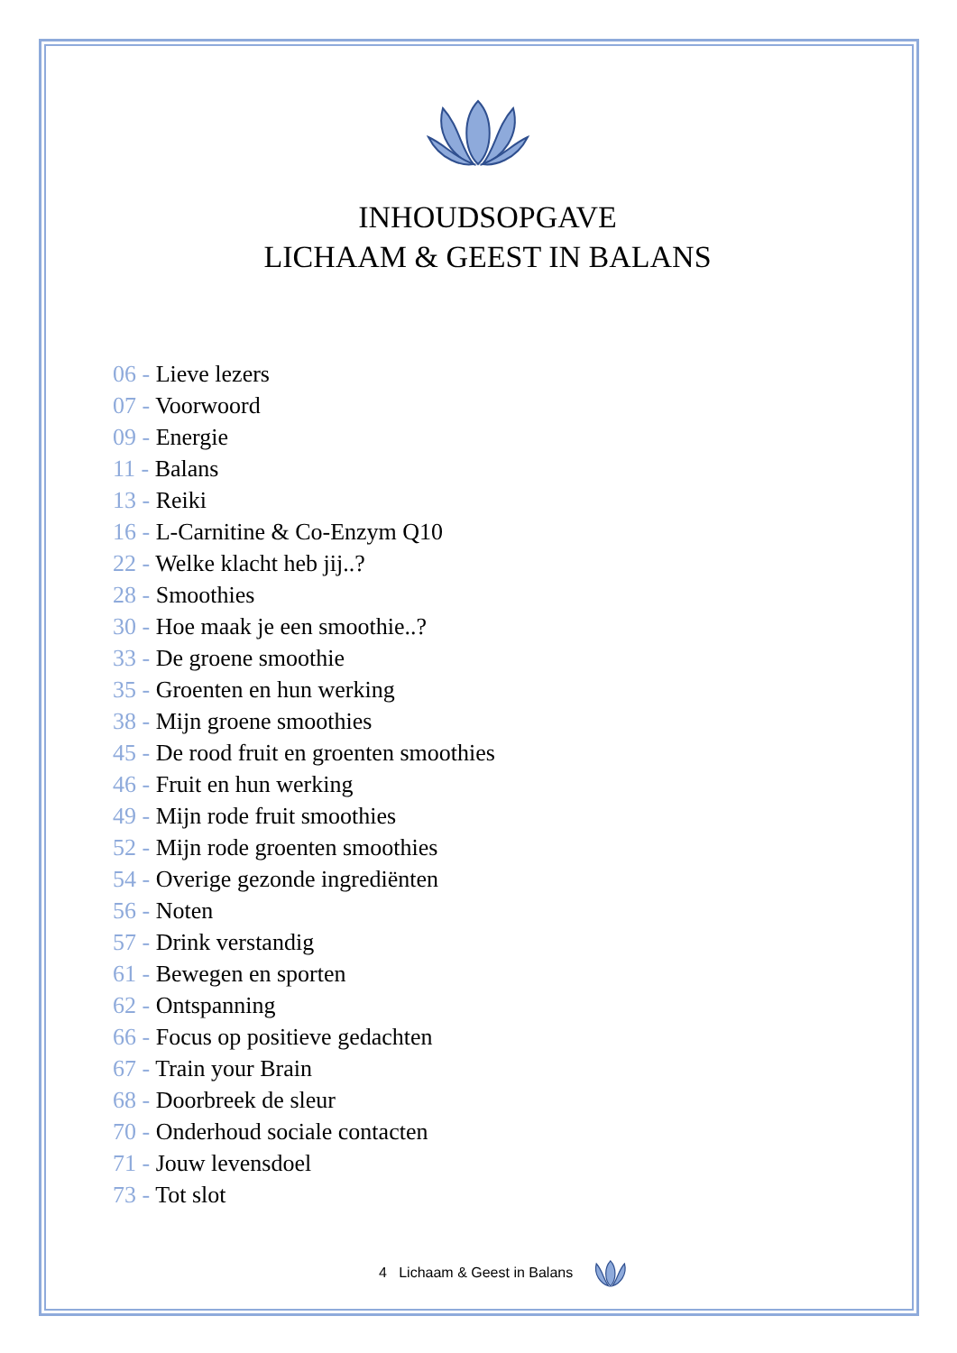INHOUDSOPGAVE
LICHAAM & GEEST IN BALANS
06 - Lieve lezers
07 - Voorwoord
09 - Energie
11 - Balans
13 - Reiki
16 - L-Carnitine & Co-Enzym Q10
22 - Welke klacht heb jij..?
28 - Smoothies
30 - Hoe maak je een smoothie..?
33 - De groene smoothie
35 - Groenten en hun werking
38 - Mijn groene smoothies
45 - De rood fruit en groenten smoothies
46 - Fruit en hun werking
49 - Mijn rode fruit smoothies
52 - Mijn rode groenten smoothies
54 - Overige gezonde ingrediënten
56 - Noten
57 - Drink verstandig
61 - Bewegen en sporten
62 - Ontspanning
66 - Focus op positieve gedachten
67 - Train your Brain
68 - Doorbreek de sleur
70 - Onderhoud sociale contacten
71 - Jouw levensdoel
73 - Tot slot
4 Lichaam & Geest in Balans